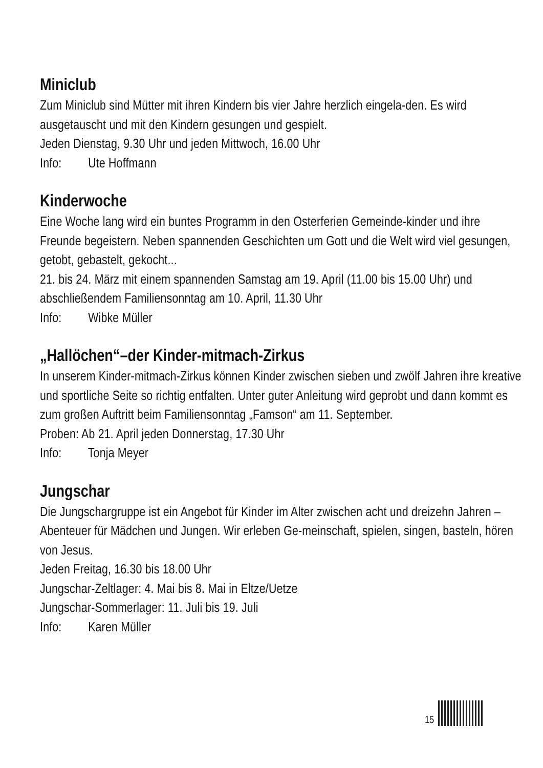Miniclub
Zum Miniclub sind Mütter mit ihren Kindern bis vier Jahre herzlich eingela-den. Es wird ausgetauscht und mit den Kindern gesungen und gespielt.
Jeden Dienstag, 9.30 Uhr und jeden Mittwoch, 16.00 Uhr
Info: Ute Hoffmann
Kinderwoche
Eine Woche lang wird ein buntes Programm in den Osterferien Gemeinde-kinder und ihre Freunde begeistern. Neben spannenden Geschichten um Gott und die Welt wird viel gesungen, getobt, gebastelt, gekocht...
21. bis 24. März mit einem spannenden Samstag am 19. April (11.00 bis 15.00 Uhr) und abschließendem Familiensonntag am 10. April, 11.30 Uhr
Info: Wibke Müller
„Hallöchen“–der Kinder-mitmach-Zirkus
In unserem Kinder-mitmach-Zirkus können Kinder zwischen sieben und zwölf Jahren ihre kreative und sportliche Seite so richtig entfalten. Unter guter Anleitung wird geprobt und dann kommt es zum großen Auftritt beim Familiensonntag „Famson“ am 11. September.
Proben: Ab 21. April jeden Donnerstag, 17.30 Uhr
Info: Tonja Meyer
Jungschar
Die Jungschargruppe ist ein Angebot für Kinder im Alter zwischen acht und dreizehn Jahren – Abenteuer für Mädchen und Jungen. Wir erleben Ge-meinschaft, spielen, singen, basteln, hören von Jesus.
Jeden Freitag, 16.30 bis 18.00 Uhr
Jungschar-Zeltlager: 4. Mai bis 8. Mai in Eltze/Uetze
Jungschar-Sommerlager: 11. Juli bis 19. Juli
Info: Karen Müller
15